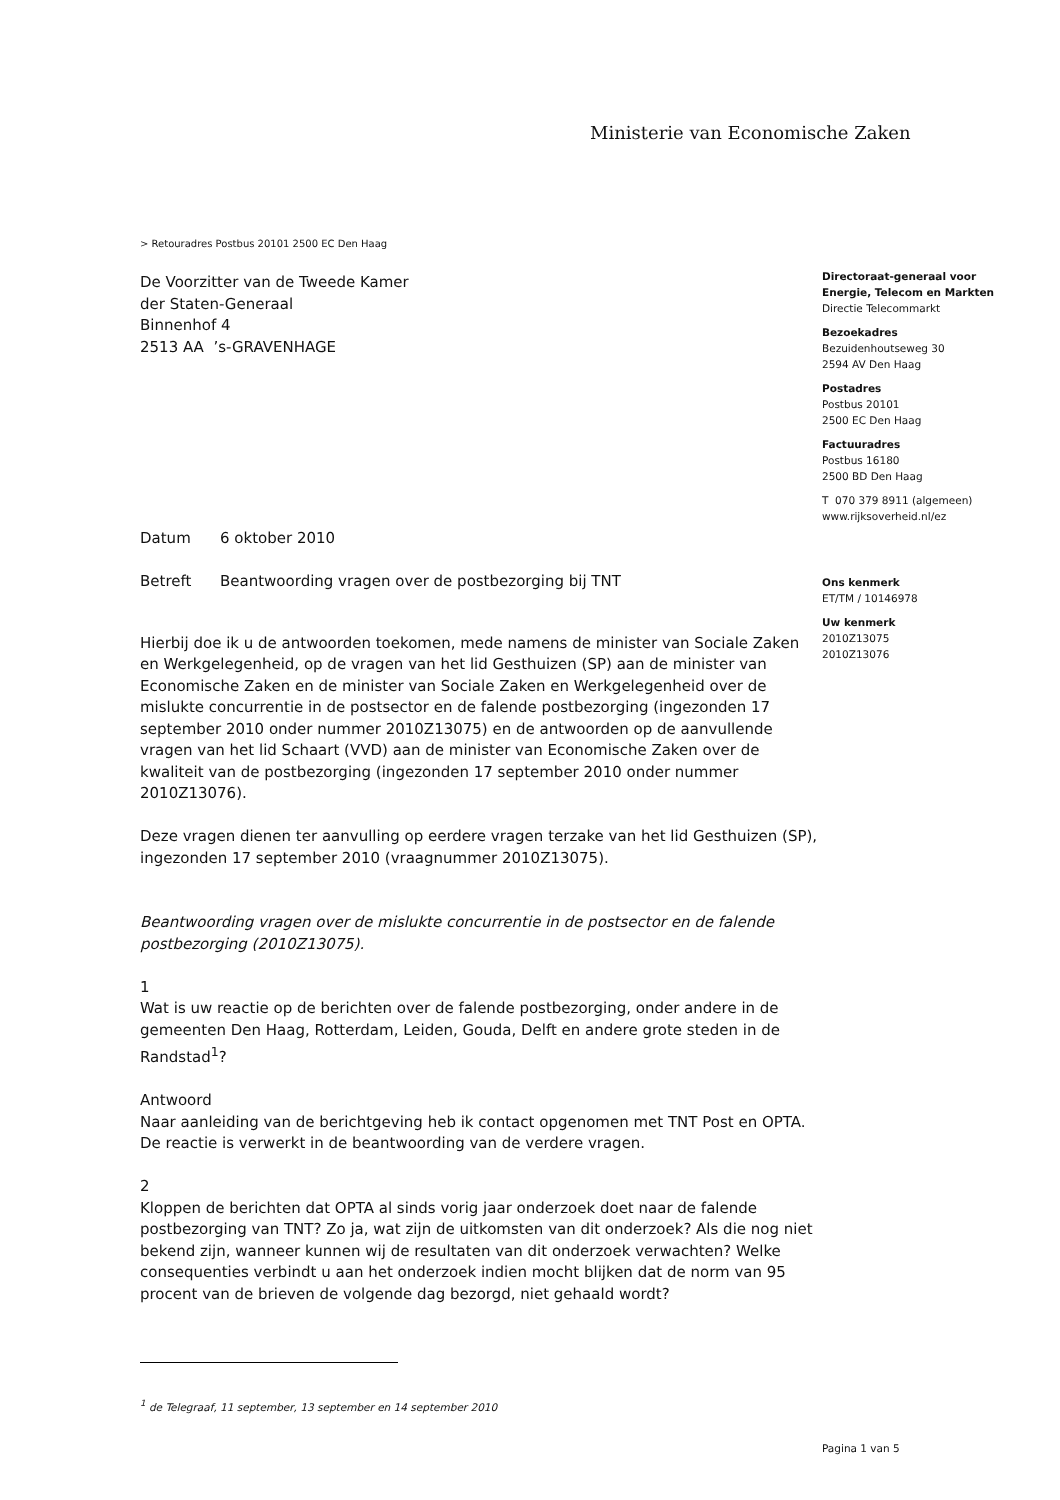Ministerie van Economische Zaken
> Retouradres Postbus 20101 2500 EC Den Haag
De Voorzitter van de Tweede Kamer
der Staten-Generaal
Binnenhof 4
2513 AA ’s-GRAVENHAGE
Directoraat-generaal voor
Energie, Telecom en Markten
Directie Telecommarkt
Bezoekadres
Bezuidenhoutseweg 30
2594 AV Den Haag
Postadres
Postbus 20101
2500 EC Den Haag
Factuuradres
Postbus 16180
2500 BD Den Haag
T 070 379 8911 (algemeen)
www.rijksoverheid.nl/ez
Ons kenmerk
ET/TM / 10146978
Uw kenmerk
2010Z13075
2010Z13076
Datum 6 oktober 2010
Betreft Beantwoording vragen over de postbezorging bij TNT
Hierbij doe ik u de antwoorden toekomen, mede namens de minister van Sociale Zaken en Werkgelegenheid, op de vragen van het lid Gesthuizen (SP) aan de minister van Economische Zaken en de minister van Sociale Zaken en Werkgelegenheid over de mislukte concurrentie in de postsector en de falende postbezorging (ingezonden 17 september 2010 onder nummer 2010Z13075) en de antwoorden op de aanvullende vragen van het lid Schaart (VVD) aan de minister van Economische Zaken over de kwaliteit van de postbezorging (ingezonden 17 september 2010 onder nummer 2010Z13076).
Deze vragen dienen ter aanvulling op eerdere vragen terzake van het lid Gesthuizen (SP), ingezonden 17 september 2010 (vraagnummer 2010Z13075).
Beantwoording vragen over de mislukte concurrentie in de postsector en de falende postbezorging (2010Z13075).
1
Wat is uw reactie op de berichten over de falende postbezorging, onder andere in de gemeenten Den Haag, Rotterdam, Leiden, Gouda, Delft en andere grote steden in de Randstad<sup>1</sup>?
Antwoord
Naar aanleiding van de berichtgeving heb ik contact opgenomen met TNT Post en OPTA. De reactie is verwerkt in de beantwoording van de verdere vragen.
2
Kloppen de berichten dat OPTA al sinds vorig jaar onderzoek doet naar de falende postbezorging van TNT? Zo ja, wat zijn de uitkomsten van dit onderzoek? Als die nog niet bekend zijn, wanneer kunnen wij de resultaten van dit onderzoek verwachten? Welke consequenties verbindt u aan het onderzoek indien mocht blijken dat de norm van 95 procent van de brieven de volgende dag bezorgd, niet gehaald wordt?
<sup>1</sup> de Telegraaf, 11 september, 13 september en 14 september 2010
Pagina 1 van 5